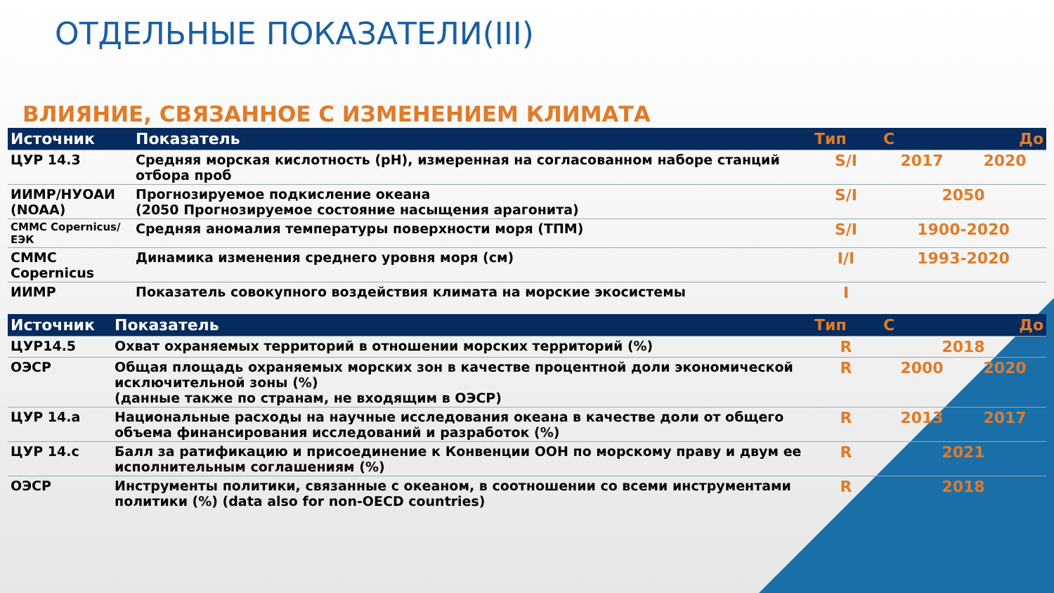ОТДЕЛЬНЫЕ ПОКАЗАТЕЛИ(III)
ВЛИЯНИЕ, СВЯЗАННОЕ С ИЗМЕНЕНИЕМ КЛИМАТА
| Источник | Показатель | Тип | С | До |
| --- | --- | --- | --- | --- |
| ЦУР 14.3 | Средняя морская кислотность (pH), измеренная на согласованном наборе станций отбора проб | S/I | 2017 | 2020 |
| ИИМР/НУОАИ (NOAA) | Прогнозируемое подкисление океана (2050 Прогнозируемое состояние насыщения арагонита) | S/I | 2050 | |
| СММС Copernicus/ЕЭК | Средняя аномалия температуры поверхности моря (ТПМ) | S/I | 1900-2020 | |
| СММС Copernicus | Динамика изменения среднего уровня моря (см) | I/I | 1993-2020 | |
| ИИМР | Показатель совокупного воздействия климата на морские экосистемы | I | | |
| Источник | Показатель | Тип | С | До |
| --- | --- | --- | --- | --- |
| ЦУР14.5 | Охват охраняемых территорий в отношении морских территорий (%) | R | 2018 | |
| ОЭСР | Общая площадь охраняемых морских зон в качестве процентной доли экономической исключительной зоны (%) (данные также по странам, не входящим в ОЭСР) | R | 2000 | 2020 |
| ЦУР 14.a | Национальные расходы на научные исследования океана в качестве доли от общего объема финансирования исследований и разработок (%) | R | 2013 | 2017 |
| ЦУР 14.c | Балл за ратификацию и присоединение к Конвенции ООН по морскому праву и двум ее исполнительным соглашениям (%) | R | 2021 | |
| ОЭСР | Инструменты политики, связанные с океаном, в соотношении со всеми инструментами политики (%) (data also for non-OECD countries) | R | 2018 | |